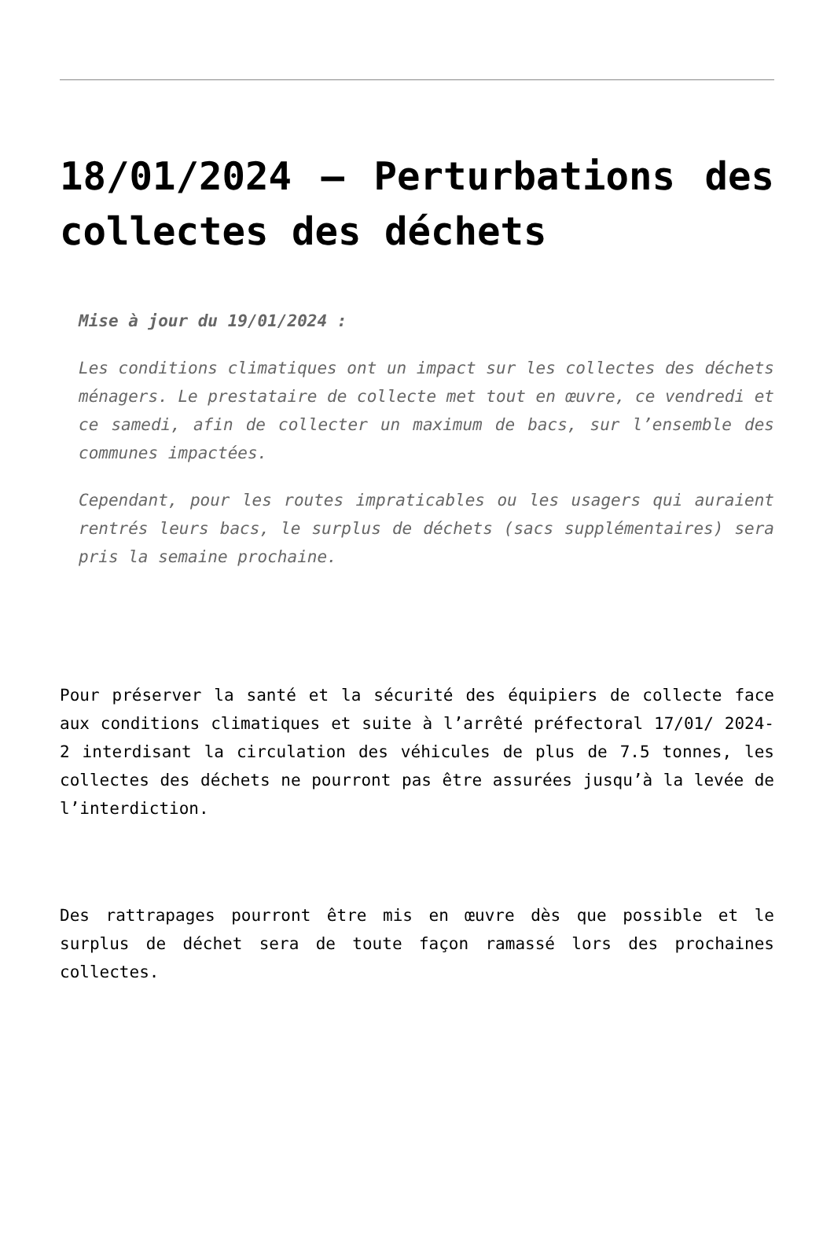18/01/2024 – Perturbations des collectes des déchets
Mise à jour du 19/01/2024 :
Les conditions climatiques ont un impact sur les collectes des déchets ménagers. Le prestataire de collecte met tout en œuvre, ce vendredi et ce samedi, afin de collecter un maximum de bacs, sur l’ensemble des communes impactées.
Cependant, pour les routes impraticables ou les usagers qui auraient rentrés leurs bacs, le surplus de déchets (sacs supplémentaires) sera pris la semaine prochaine.
Pour préserver la santé et la sécurité des équipiers de collecte face aux conditions climatiques et suite à l’arrêté préfectoral 17/01/ 2024-2 interdisant la circulation des véhicules de plus de 7.5 tonnes, les collectes des déchets ne pourront pas être assurées jusqu’à la levée de l’interdiction.
Des rattrapages pourront être mis en œuvre dès que possible et le surplus de déchet sera de toute façon ramassé lors des prochaines collectes.